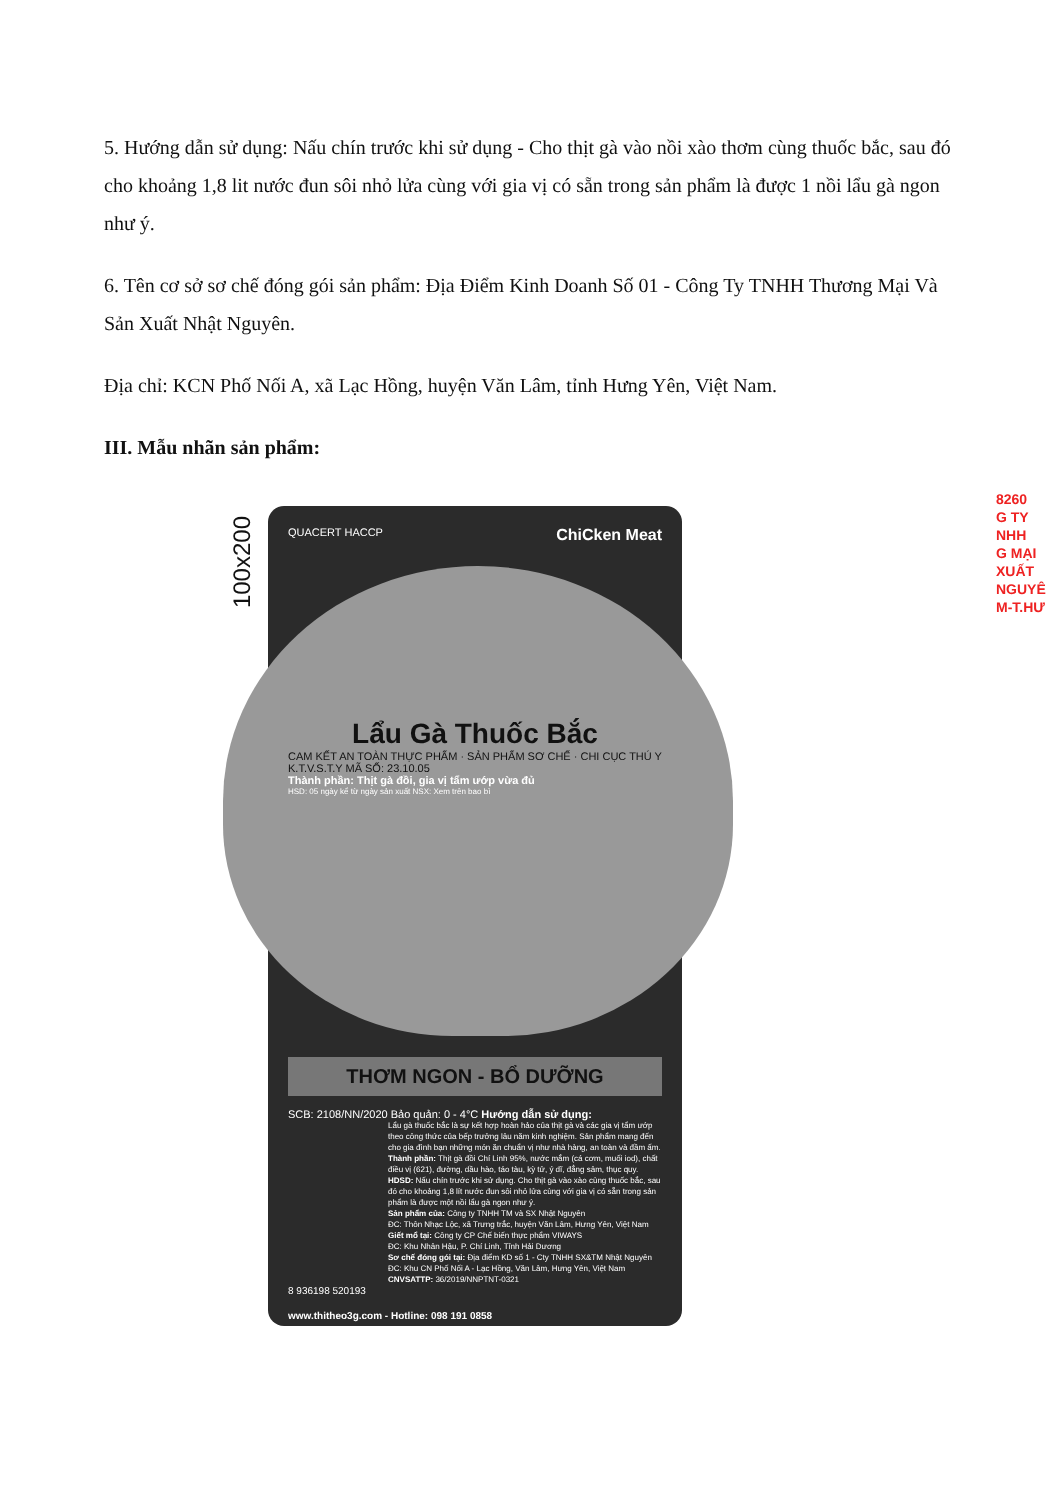5. Hướng dẫn sử dụng: Nấu chín trước khi sử dụng - Cho thịt gà vào nồi xào thơm cùng thuốc bắc, sau đó cho khoảng 1,8 lit nước đun sôi nhỏ lửa cùng với gia vị có sẵn trong sản phẩm là được 1 nồi lẩu gà ngon như ý.
6. Tên cơ sở sơ chế đóng gói sản phẩm: Địa Điểm Kinh Doanh Số 01 - Công Ty TNHH Thương Mại Và Sản Xuất Nhật Nguyên.
Địa chỉ: KCN Phố Nối A, xã Lạc Hồng, huyện Văn Lâm, tỉnh Hưng Yên, Việt Nam.
III. Mẫu nhãn sản phẩm:
100x200
QUACERT HACCP ChiCken Meat
Lẩu Gà Thuốc Bắc
CAM KẾT AN TOÀN THỰC PHẨM · SẢN PHẨM SƠ CHẾ · CHI CỤC THÚ Y K.T.V.S.T.Y MÃ SỐ: 23.10.05
Thành phần: Thịt gà đồi, gia vị tẩm ướp vừa đủ
HSD: 05 ngày kể từ ngày sản xuất NSX: Xem trên bao bì
THƠM NGON - BỔ DƯỠNG
SCB: 2108/NN/2020 Bảo quản: 0 - 4°C Hướng dẫn sử dụng:
Lẩu gà thuốc bắc là sự kết hợp hoàn hảo của thịt gà và các gia vị tẩm ướp theo công thức của bếp trưởng lâu năm kinh nghiệm. Sản phẩm mang đến cho gia đình bạn những món ăn chuẩn vị như nhà hàng, an toàn và đầm ấm.
Thành phần: Thịt gà đồi Chí Linh 95%, nước mắm (cá cơm, muối iod), chất điều vị (621), đường, dầu hào, táo tàu, kỳ tử, ý dĩ, đẳng sâm, thục quy.
HDSD: Nấu chín trước khi sử dụng. Cho thịt gà vào xào cùng thuốc bắc, sau đó cho khoảng 1,8 lít nước đun sôi nhỏ lửa cùng với gia vị có sẵn trong sản phẩm là được một nồi lẩu gà ngon như ý.
Sản phẩm của: Công ty TNHH TM và SX Nhật Nguyên
ĐC: Thôn Nhạc Lộc, xã Trưng trắc, huyện Văn Lâm, Hưng Yên, Việt Nam
Giết mổ tại: Công ty CP Chế biến thực phẩm VIWAYS
ĐC: Khu Nhân Hậu, P. Chí Linh, Tỉnh Hải Dương
Sơ chế đóng gói tại: Địa điểm KD số 1 - Cty TNHH SX&TM Nhật Nguyên
ĐC: Khu CN Phố Nối A - Lạc Hồng, Văn Lâm, Hưng Yên, Việt Nam
CNVSATTP: 36/2019/NNPTNT-0321
8 936198 520193
www.thitheo3g.com - Hotline: 098 191 0858
8260
G TY
NHH
G MẠI
XUẤT
NGUYÊ
M-T.HƯ